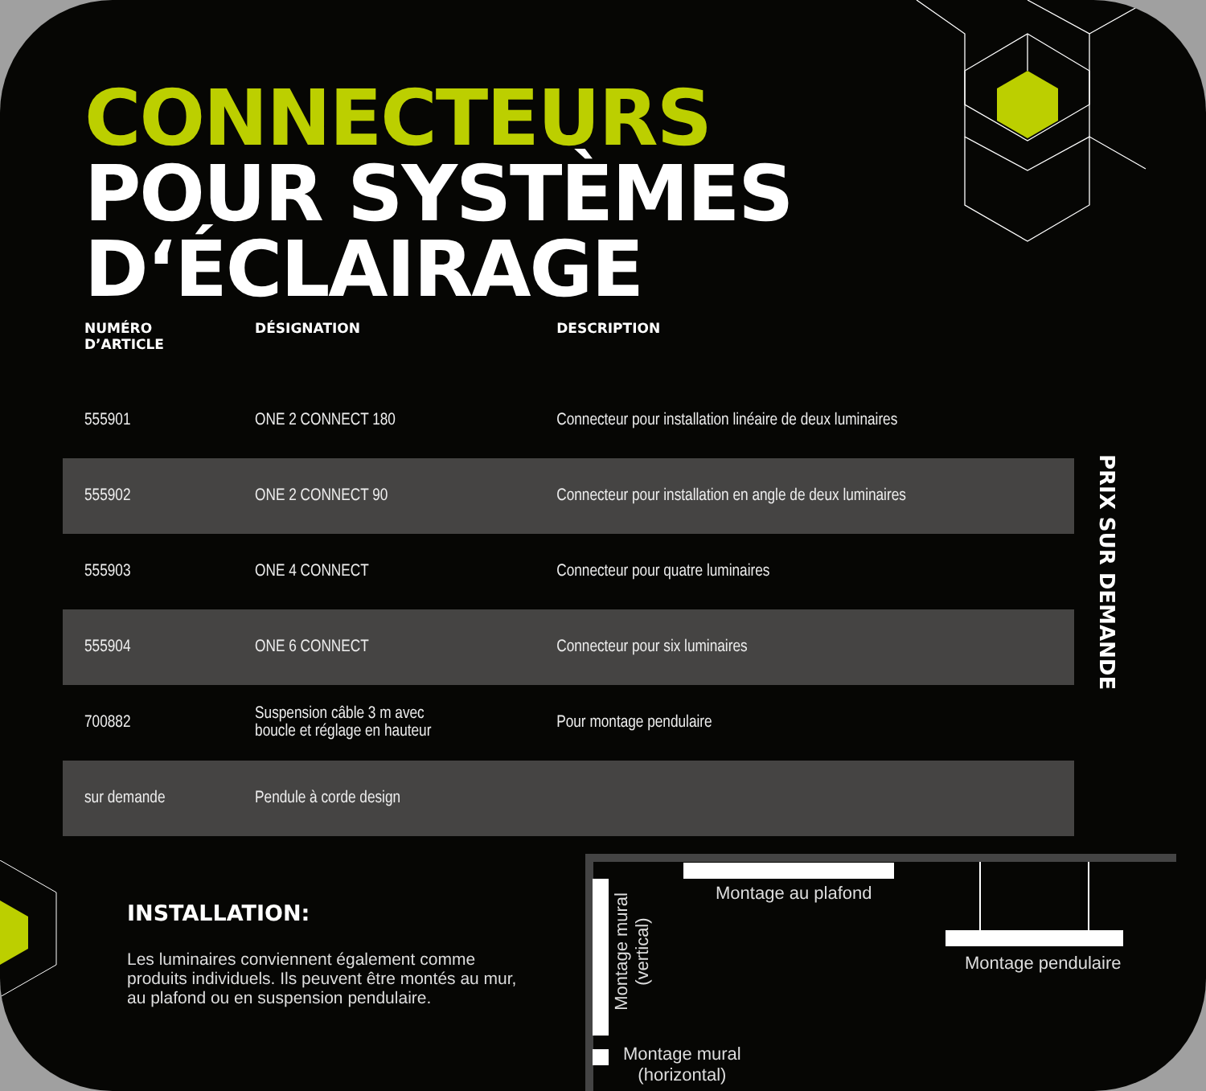CONNECTEURS
POUR SYSTÈMES
D‘ÉCLAIRAGE
| NUMÉRO D’ARTICLE | DÉSIGNATION | DESCRIPTION |
| --- | --- | --- |
| 555901 | ONE 2 CONNECT 180 | Connecteur pour installation linéaire de deux luminaires |
| 555902 | ONE 2 CONNECT 90 | Connecteur pour installation en angle de deux luminaires |
| 555903 | ONE 4 CONNECT | Connecteur pour quatre luminaires |
| 555904 | ONE 6 CONNECT | Connecteur pour six luminaires |
| 700882 | Suspension câble 3 m avec boucle et réglage en hauteur | Pour montage pendulaire |
| sur demande | Pendule à corde design | |
PRIX SUR DEMANDE
INSTALLATION:
Les luminaires conviennent également comme produits individuels. Ils peuvent être montés au mur, au plafond ou en suspension pendulaire.
Montage au plafond
Montage mural
(vertical)
Montage mural
(horizontal)
Montage pendulaire